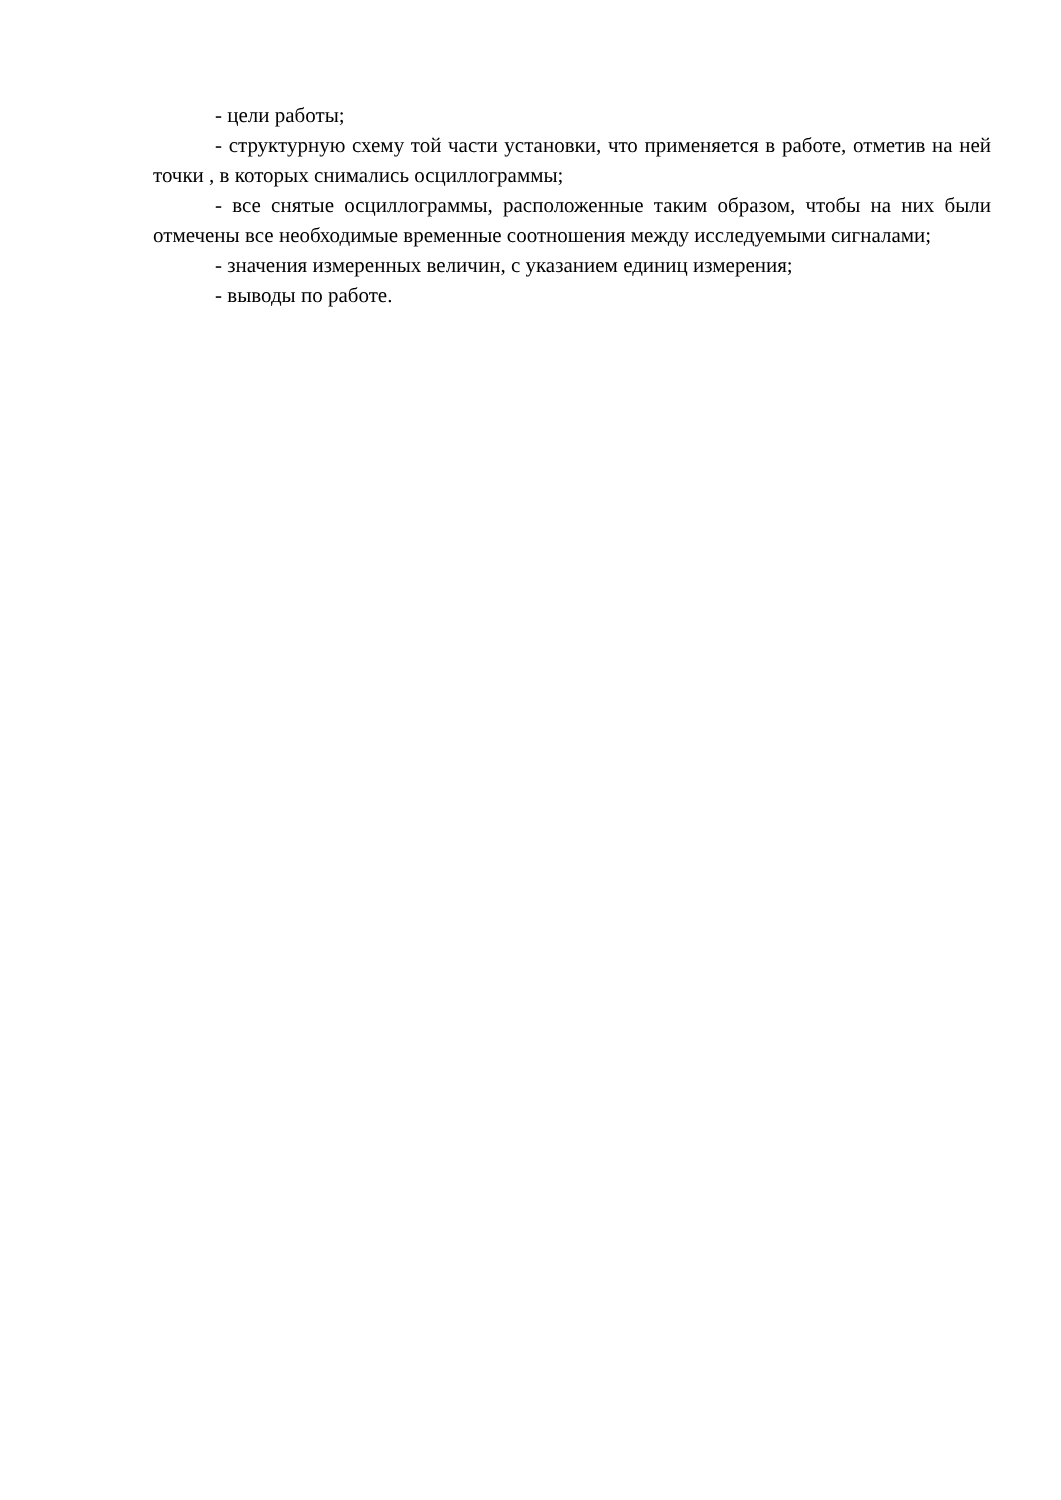- цели работы;
- структурную схему той части установки, что применяется в работе, отметив на ней точки , в которых снимались осциллограммы;
- все снятые осциллограммы, расположенные таким образом, чтобы на них были отмечены все необходимые временные соотношения между исследуемыми сигналами;
- значения измеренных величин, с указанием единиц измерения;
- выводы по работе.